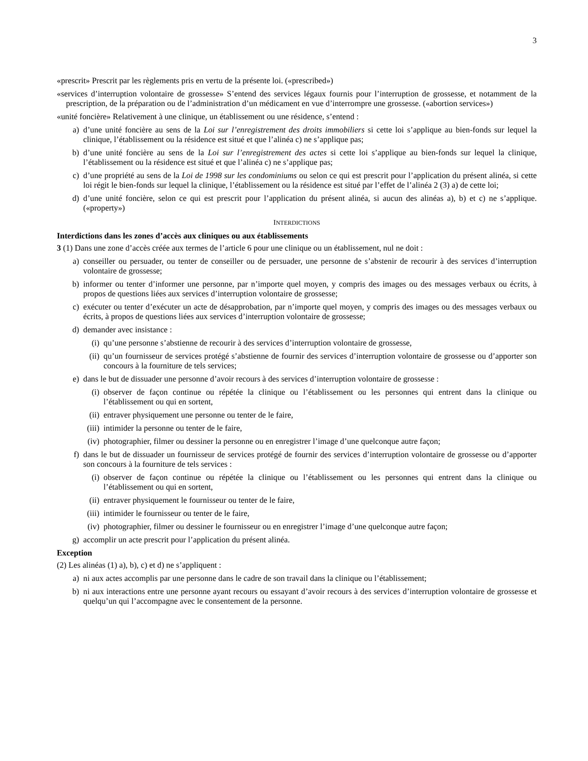3
«prescrit» Prescrit par les règlements pris en vertu de la présente loi. («prescribed»)
«services d’interruption volontaire de grossesse» S’entend des services légaux fournis pour l’interruption de grossesse, et notamment de la prescription, de la préparation ou de l’administration d’un médicament en vue d’interrompre une grossesse. («abortion services»)
«unité foncière» Relativement à une clinique, un établissement ou une résidence, s’entend :
a) d’une unité foncière au sens de la Loi sur l’enregistrement des droits immobiliers si cette loi s’applique au bien-fonds sur lequel la clinique, l’établissement ou la résidence est situé et que l’alinéa c) ne s’applique pas;
b) d’une unité foncière au sens de la Loi sur l’enregistrement des actes si cette loi s’applique au bien-fonds sur lequel la clinique, l’établissement ou la résidence est situé et que l’alinéa c) ne s’applique pas;
c) d’une propriété au sens de la Loi de 1998 sur les condominiums ou selon ce qui est prescrit pour l’application du présent alinéa, si cette loi régit le bien-fonds sur lequel la clinique, l’établissement ou la résidence est situé par l’effet de l’alinéa 2 (3) a) de cette loi;
d) d’une unité foncière, selon ce qui est prescrit pour l’application du présent alinéa, si aucun des alinéas a), b) et c) ne s’applique. («property»)
INTERDICTIONS
Interdictions dans les zones d’accès aux cliniques ou aux établissements
3 (1) Dans une zone d’accès créée aux termes de l’article 6 pour une clinique ou un établissement, nul ne doit :
a) conseiller ou persuader, ou tenter de conseiller ou de persuader, une personne de s’abstenir de recourir à des services d’interruption volontaire de grossesse;
b) informer ou tenter d’informer une personne, par n’importe quel moyen, y compris des images ou des messages verbaux ou écrits, à propos de questions liées aux services d’interruption volontaire de grossesse;
c) exécuter ou tenter d’exécuter un acte de désapprobation, par n’importe quel moyen, y compris des images ou des messages verbaux ou écrits, à propos de questions liées aux services d’interruption volontaire de grossesse;
d) demander avec insistance :
(i) qu’une personne s’abstienne de recourir à des services d’interruption volontaire de grossesse,
(ii) qu’un fournisseur de services protégé s’abstienne de fournir des services d’interruption volontaire de grossesse ou d’apporter son concours à la fourniture de tels services;
e) dans le but de dissuader une personne d’avoir recours à des services d’interruption volontaire de grossesse :
(i) observer de façon continue ou répétée la clinique ou l’établissement ou les personnes qui entrent dans la clinique ou l’établissement ou qui en sortent,
(ii) entraver physiquement une personne ou tenter de le faire,
(iii) intimider la personne ou tenter de le faire,
(iv) photographier, filmer ou dessiner la personne ou en enregistrer l’image d’une quelconque autre façon;
f) dans le but de dissuader un fournisseur de services protégé de fournir des services d’interruption volontaire de grossesse ou d’apporter son concours à la fourniture de tels services :
(i) observer de façon continue ou répétée la clinique ou l’établissement ou les personnes qui entrent dans la clinique ou l’établissement ou qui en sortent,
(ii) entraver physiquement le fournisseur ou tenter de le faire,
(iii) intimider le fournisseur ou tenter de le faire,
(iv) photographier, filmer ou dessiner le fournisseur ou en enregistrer l’image d’une quelconque autre façon;
g) accomplir un acte prescrit pour l’application du présent alinéa.
Exception
(2) Les alinéas (1) a), b), c) et d) ne s’appliquent :
a) ni aux actes accomplis par une personne dans le cadre de son travail dans la clinique ou l’établissement;
b) ni aux interactions entre une personne ayant recours ou essayant d’avoir recours à des services d’interruption volontaire de grossesse et quelqu’un qui l’accompagne avec le consentement de la personne.